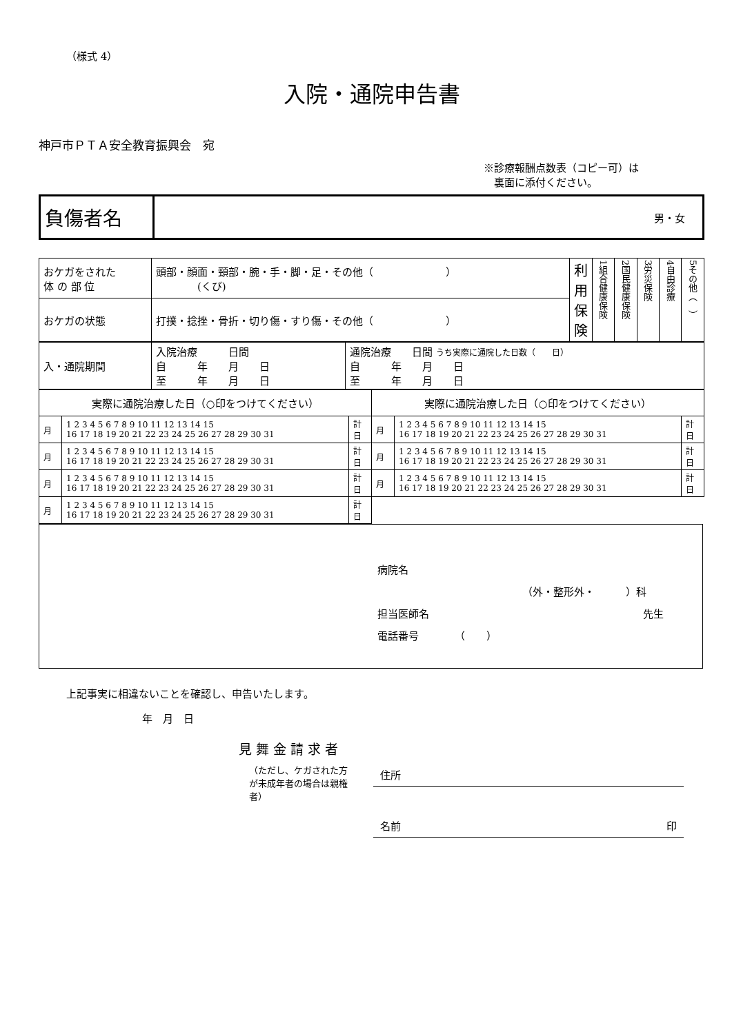（様式 4）
入院・通院申告書
神戸市ＰＴＡ安全教育振興会　宛
※診療報酬点数表（コピー可）は
　裏面に添付ください。
| 負傷者名 | 男・女 |
| おケガをされた 体 の 部 位 | 頭部・顔面・頸部・腕・手・脚・足・その他（ ） (くび) | 利用保険 | 1組合健康保険 | 2国民健康保険 | 3労災保険 | 4自由診療 | 5その他（ ） |
| おケガの状態 | 打撲・捻挫・骨折・切り傷・すり傷・その他（ ） | | | | | | |
| 入・通院期間 | 入院治療 日間 自 年 月 日 至 年 月 日 | 通院治療 日間 うち実際に通院した日数（ 日） 自 年 月 日 至 年 月 日 |
| 実際に通院治療した日（○印をつけてください） | | | 実際に通院治療した日（○印をつけてください） | | |
| --- | --- | --- | --- | --- | --- |
| 月 | 1 2 3 4 5 6 7 8 9 10 11 12 13 14 15 16 17 18 19 20 21 22 23 24 25 26 27 28 29 30 31 | 計 日 | 月 | 1 2 3 4 5 6 7 8 9 10 11 12 13 14 15 16 17 18 19 20 21 22 23 24 25 26 27 28 29 30 31 | 計 日 |
| 月 | 1 2 3 4 5 6 7 8 9 10 11 12 13 14 15 16 17 18 19 20 21 22 23 24 25 26 27 28 29 30 31 | 計 日 | 月 | 1 2 3 4 5 6 7 8 9 10 11 12 13 14 15 16 17 18 19 20 21 22 23 24 25 26 27 28 29 30 31 | 計 日 |
| 月 | 1 2 3 4 5 6 7 8 9 10 11 12 13 14 15 16 17 18 19 20 21 22 23 24 25 26 27 28 29 30 31 | 計 日 | 月 | 1 2 3 4 5 6 7 8 9 10 11 12 13 14 15 16 17 18 19 20 21 22 23 24 25 26 27 28 29 30 31 | 計 日 |
| 月 | 1 2 3 4 5 6 7 8 9 10 11 12 13 14 15 16 17 18 19 20 21 22 23 24 25 26 27 28 29 30 31 | 計 日 | | | |
病院名
（外・整形外・　　　）科
担当医師名 先生
電話番号　　　　（　　）
上記事実に相違ないことを確認し、申告いたします。
年　月　日
見 舞 金 請 求 者
（ただし、ケガされた方が未成年者の場合は親権者）
住所
名前 印